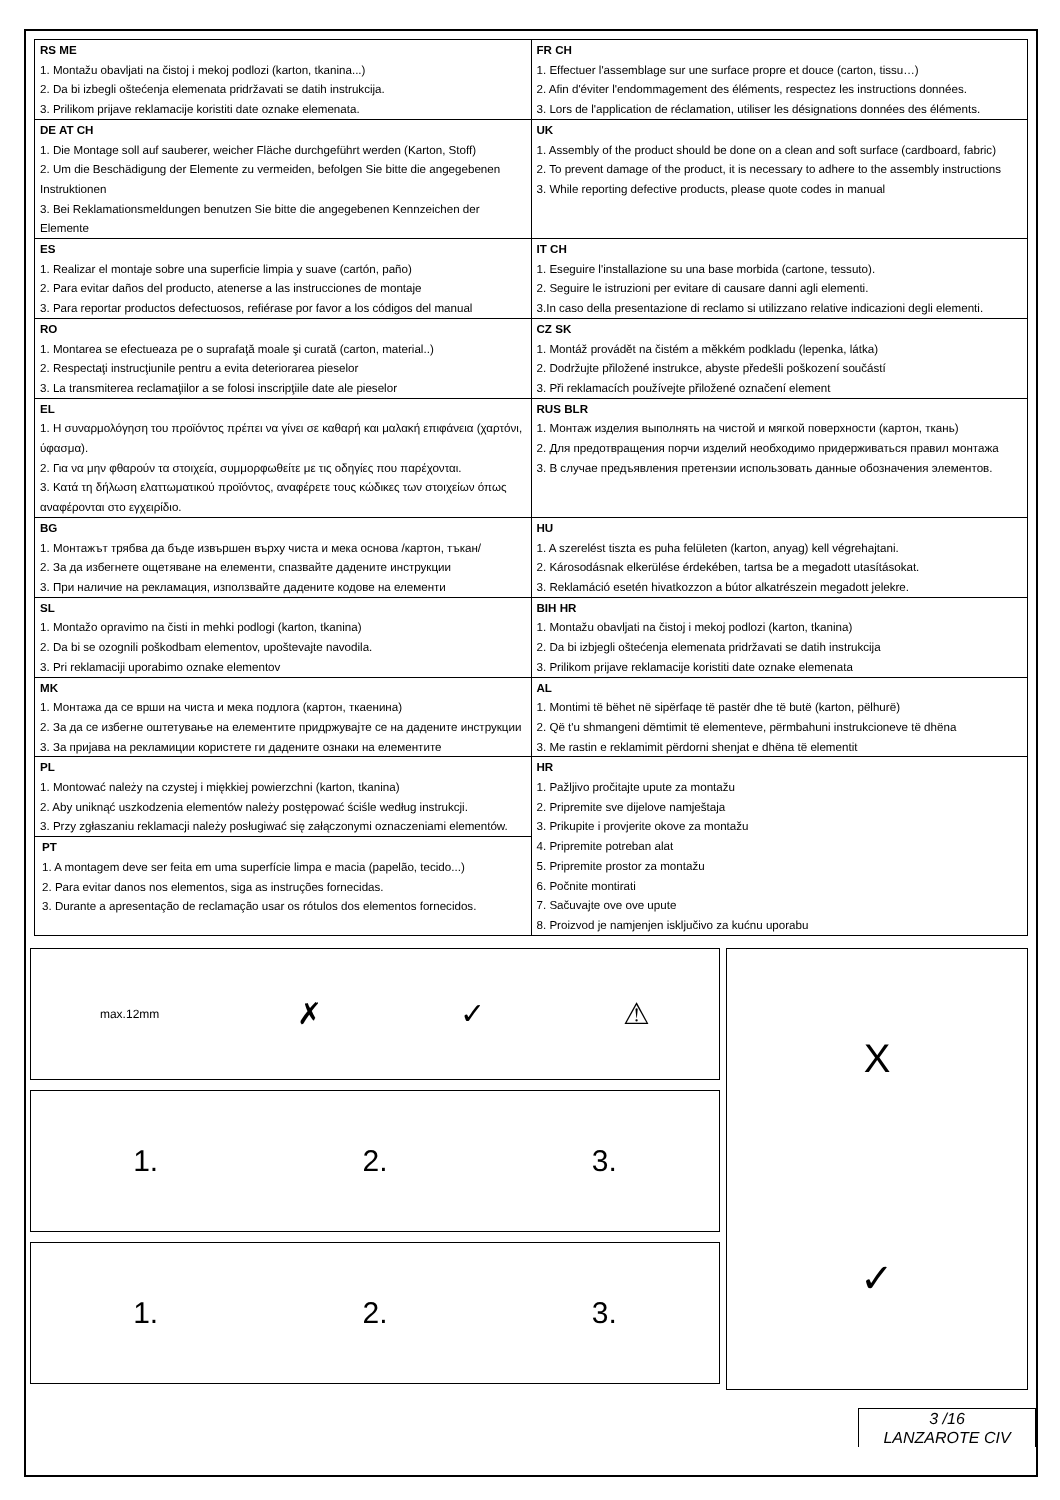| RS ME 1. Montažu obavljati na čistoj i mekoj podlozi (karton, tkanina...) 2. Da bi izbegli oštećenja elemenata pridržavati se datih instrukcija. 3. Prilikom prijave reklamacije koristiti date oznake elemenata. | FR CH 1. Effectuer l'assemblage sur une surface propre et douce (carton, tissu…) 2. Afin d'éviter l'endommagement des éléments, respectez les instructions données. 3. Lors de l'application de réclamation, utiliser les désignations données des éléments. |
| DE AT CH 1. Die Montage soll auf sauberer, weicher Fläche durchgeführt werden (Karton, Stoff) 2. Um die Beschädigung der Elemente zu vermeiden, befolgen Sie bitte die angegebenen Instruktionen 3. Bei Reklamationsmeldungen benutzen Sie bitte die angegebenen Kennzeichen der Elemente | UK 1. Assembly of the product should be done on a clean and soft surface (cardboard, fabric) 2. To prevent damage of the product, it is necessary to adhere to the assembly instructions 3. While reporting defective products, please quote codes in manual |
| ES 1. Realizar el montaje sobre una superficie limpia y suave (cartón, paño) 2. Para evitar daños del producto, atenerse a las instrucciones de montaje 3. Para reportar productos defectuosos, refiérase por favor a los códigos del manual | IT CH 1. Eseguire l'installazione su una base morbida (cartone, tessuto). 2. Seguire le istruzioni per evitare di causare danni agli elementi. 3.In caso della presentazione di reclamo si utilizzano relative indicazioni degli elementi. |
| RO 1. Montarea se efectueaza pe o suprafaţă moale şi curată (carton, material..) 2. Respectaţi instrucţiunile pentru a evita deteriorarea pieselor 3. La transmiterea reclamaţiilor a se folosi inscripţiile date ale pieselor | CZ SK 1. Montáž provádět na čistém a měkkém podkladu (lepenka, látka) 2. Dodržujte přiložené instrukce, abyste předešli poškození součástí 3. Při reklamacích používejte přiložené označení element |
| EL 1. Η συναρμολόγηση του προϊόντος πρέπει να γίνει σε καθαρή και μαλακή επιφάνεια (χαρτόνι, ύφασμα). 2. Για να μην φθαρούν τα στοιχεία, συμμορφωθείτε με τις οδηγίες που παρέχονται. 3. Κατά τη δήλωση ελαττωματικού προϊόντος, αναφέρετε τους κώδικες των στοιχείων όπως αναφέρονται στο εγχειρίδιο. | RUS BLR 1. Монтаж изделия выполнять на чистой и мягкой поверхности (картон, ткань) 2. Для предотвращения порчи изделий необходимо придерживаться правил монтажа 3. В случае предъявления претензии использовать данные обозначения элементов. |
| BG 1. Монтажът трябва да бъде извършен върху чиста и мека основа /картон, тъкан/ 2. За да избегнете ощетяване на елементи, спазвайте дадените инструкции 3. При наличие на рекламация, използвайте дадените кодове на елементи | HU 1. A szerelést tiszta es puha felületen (karton, anyag) kell végrehajtani. 2. Károsodásnak elkerülése érdekében, tartsa be a megadott utasításokat. 3. Reklamáció esetén hivatkozzon a bútor alkatrészein megadott jelekre. |
| SL 1. Montažo opravimo na čisti in mehki podlogi (karton, tkanina) 2. Da bi se ozognili poškodbam elementov, upoštevajte navodila. 3. Pri reklamaciji uporabimo oznake elementov | BIH HR 1. Montažu obavljati na čistoj i mekoj podlozi (karton, tkanina) 2. Da bi izbjegli oštećenja elemenata pridržavati se datih instrukcija 3. Prilikom prijave reklamacije koristiti date oznake elemenata |
| MK 1. Монтажа да се врши на чиста и мека подлога (картон, ткаенина) 2. За да се избегне оштетување на елементите придржувајте се на дадените инструкции 3. За пријава на рекламиции користете ги дадените ознаки на елементите | AL 1. Montimi të bëhet në sipërfaqe të pastër dhe të butë (karton, pëlhurë) 2. Që t'u shmangeni dëmtimit të elementeve, përmbahuni instrukcioneve të dhëna 3. Me rastin e reklamimit përdorni shenjat e dhëna të elementit |
| PL 1. Montować należy na czystej i miękkiej powierzchni (karton, tkanina) 2. Aby uniknąć uszkodzenia elementów należy postępować ściśle według instrukcji. 3. Przy zgłaszaniu reklamacji należy posługiwać się załączonymi oznaczeniami elementów. PT 1. A montagem deve ser feita em uma superfície limpa e macia (papelão, tecido...) 2. Para evitar danos nos elementos, siga as instruções fornecidas. 3. Durante a apresentação de reclamação usar os rótulos dos elementos fornecidos. | HR 1. Pažljivo pročitajte upute za montažu 2. Pripremite sve dijelove namještaja 3. Prikupite i provjerite okove za montažu 4. Pripremite potreban alat 5. Pripremite prostor za montažu 6. Počnite montirati 7. Sačuvajte ove ove upute 8. Proizvod je namjenjen isključivo za kućnu uporabu |
max.12mm ✗ ✓ ⚠
1. 2. 3.
1. 2. 3.
X
✓
3 /16
LANZAROTE CIV